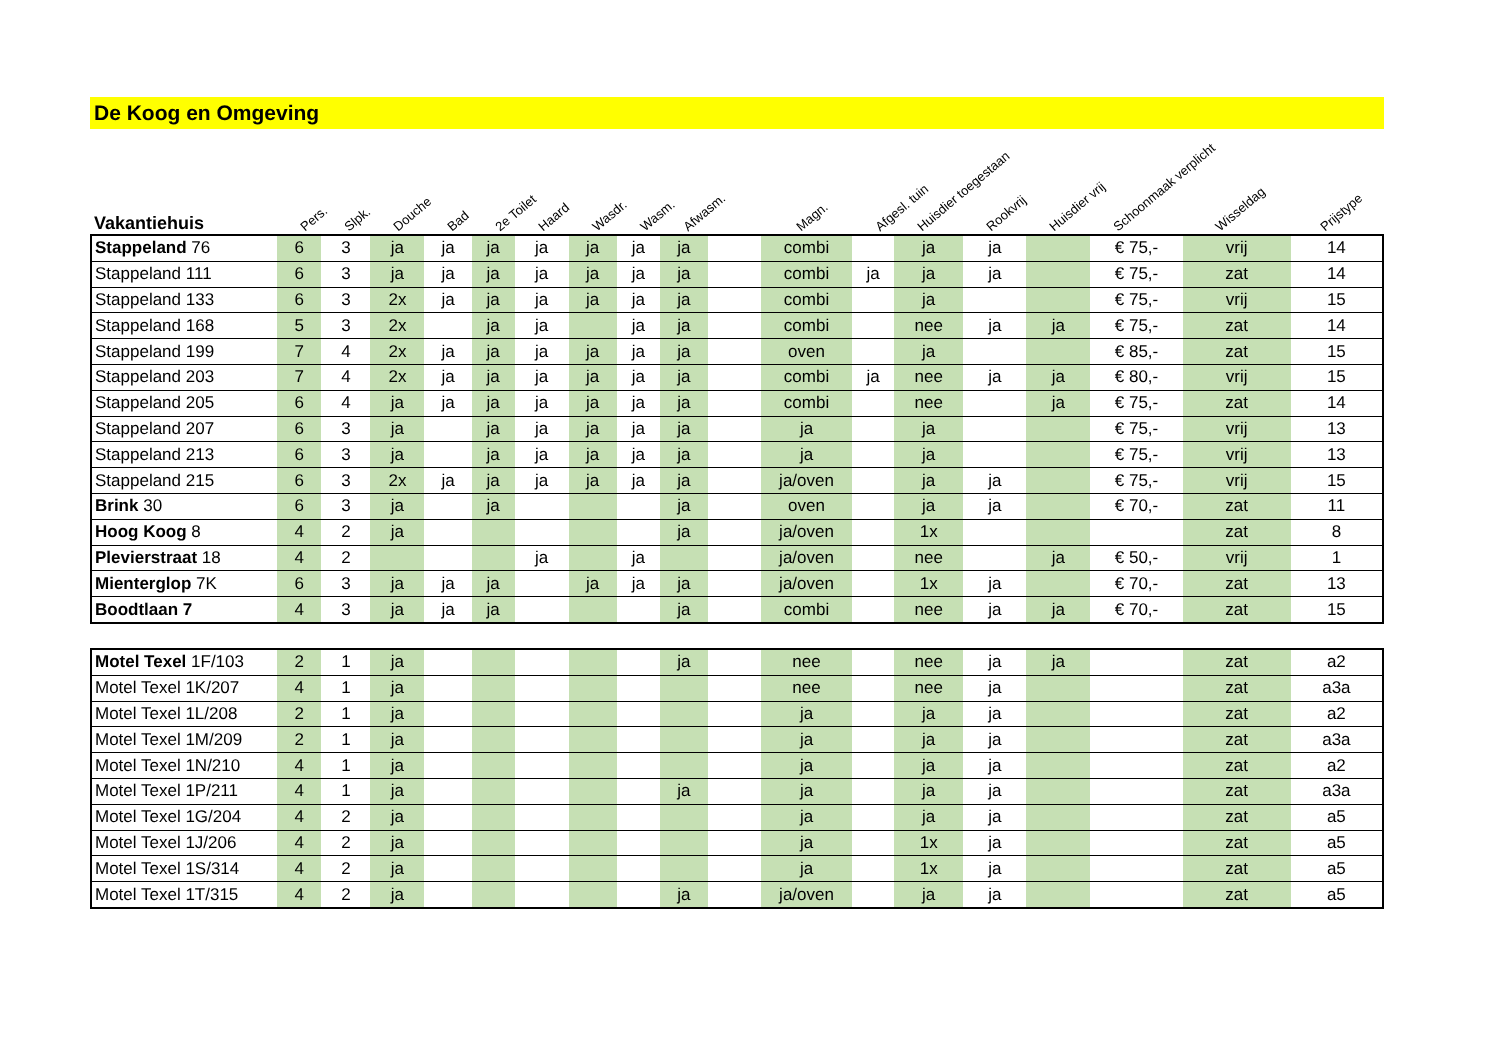De Koog en Omgeving
| Vakantiehuis | Pers. | Slpk. | Douche | Bad | 2e Toilet | Haard | Wasdr. | Wasm. | Afwasm. | | Magn. | Afgesl. tuin | Huisdier toegestaan | Rookvrij | Huisdier vrij | Schoonmaak verplicht | Wisseldag | Prijstype |
| --- | --- | --- | --- | --- | --- | --- | --- | --- | --- | --- | --- | --- | --- | --- | --- | --- | --- | --- |
| Stappeland 76 | 6 | 3 | ja | ja | ja | ja | ja | ja | ja | | combi | | ja | ja | | € 75,- | vrij | 14 |
| Stappeland 111 | 6 | 3 | ja | ja | ja | ja | ja | ja | ja | | combi | ja | ja | ja | | € 75,- | zat | 14 |
| Stappeland 133 | 6 | 3 | 2x | ja | ja | ja | ja | ja | ja | | combi | | ja | | | € 75,- | vrij | 15 |
| Stappeland 168 | 5 | 3 | 2x | | ja | ja | | ja | ja | | combi | | nee | ja | ja | € 75,- | zat | 14 |
| Stappeland 199 | 7 | 4 | 2x | ja | ja | ja | ja | ja | ja | | oven | | ja | | | € 85,- | zat | 15 |
| Stappeland 203 | 7 | 4 | 2x | ja | ja | ja | ja | ja | ja | | combi | ja | nee | ja | ja | € 80,- | vrij | 15 |
| Stappeland 205 | 6 | 4 | ja | ja | ja | ja | ja | ja | ja | | combi | | nee | | ja | € 75,- | zat | 14 |
| Stappeland 207 | 6 | 3 | ja | | ja | ja | ja | ja | ja | | ja | | ja | | | € 75,- | vrij | 13 |
| Stappeland 213 | 6 | 3 | ja | | ja | ja | ja | ja | ja | | ja | | ja | | | € 75,- | vrij | 13 |
| Stappeland 215 | 6 | 3 | 2x | ja | ja | ja | ja | ja | ja | | ja/oven | | ja | ja | | € 75,- | vrij | 15 |
| Brink 30 | 6 | 3 | ja | | ja | | | | ja | | oven | | ja | ja | | € 70,- | zat | 11 |
| Hoog Koog 8 | 4 | 2 | ja | | | | | | ja | | ja/oven | | 1x | | | | zat | 8 |
| Plevierstraat 18 | 4 | 2 | | | | ja | | ja | | | ja/oven | | nee | | ja | € 50,- | vrij | 1 |
| Mienterglop 7K | 6 | 3 | ja | ja | ja | | ja | ja | ja | | ja/oven | | 1x | ja | | € 70,- | zat | 13 |
| Boodtlaan 7 | 4 | 3 | ja | ja | ja | | | | ja | | combi | | nee | ja | ja | € 70,- | zat | 15 |
| Motel Texel 1F/103 | 2 | 1 | ja | | | | | | ja | | nee | | nee | ja | ja | | zat | a2 |
| Motel Texel 1K/207 | 4 | 1 | ja | | | | | | | | nee | | nee | ja | | | zat | a3a |
| Motel Texel 1L/208 | 2 | 1 | ja | | | | | | | | ja | | ja | ja | | | zat | a2 |
| Motel Texel 1M/209 | 2 | 1 | ja | | | | | | | | ja | | ja | ja | | | zat | a3a |
| Motel Texel 1N/210 | 4 | 1 | ja | | | | | | | | ja | | ja | ja | | | zat | a2 |
| Motel Texel 1P/211 | 4 | 1 | ja | | | | | | ja | | ja | | ja | ja | | | zat | a3a |
| Motel Texel 1G/204 | 4 | 2 | ja | | | | | | | | ja | | ja | ja | | | zat | a5 |
| Motel Texel 1J/206 | 4 | 2 | ja | | | | | | | | ja | | 1x | ja | | | zat | a5 |
| Motel Texel 1S/314 | 4 | 2 | ja | | | | | | | | ja | | 1x | ja | | | zat | a5 |
| Motel Texel 1T/315 | 4 | 2 | ja | | | | | | ja | | ja/oven | | ja | ja | | | zat | a5 |